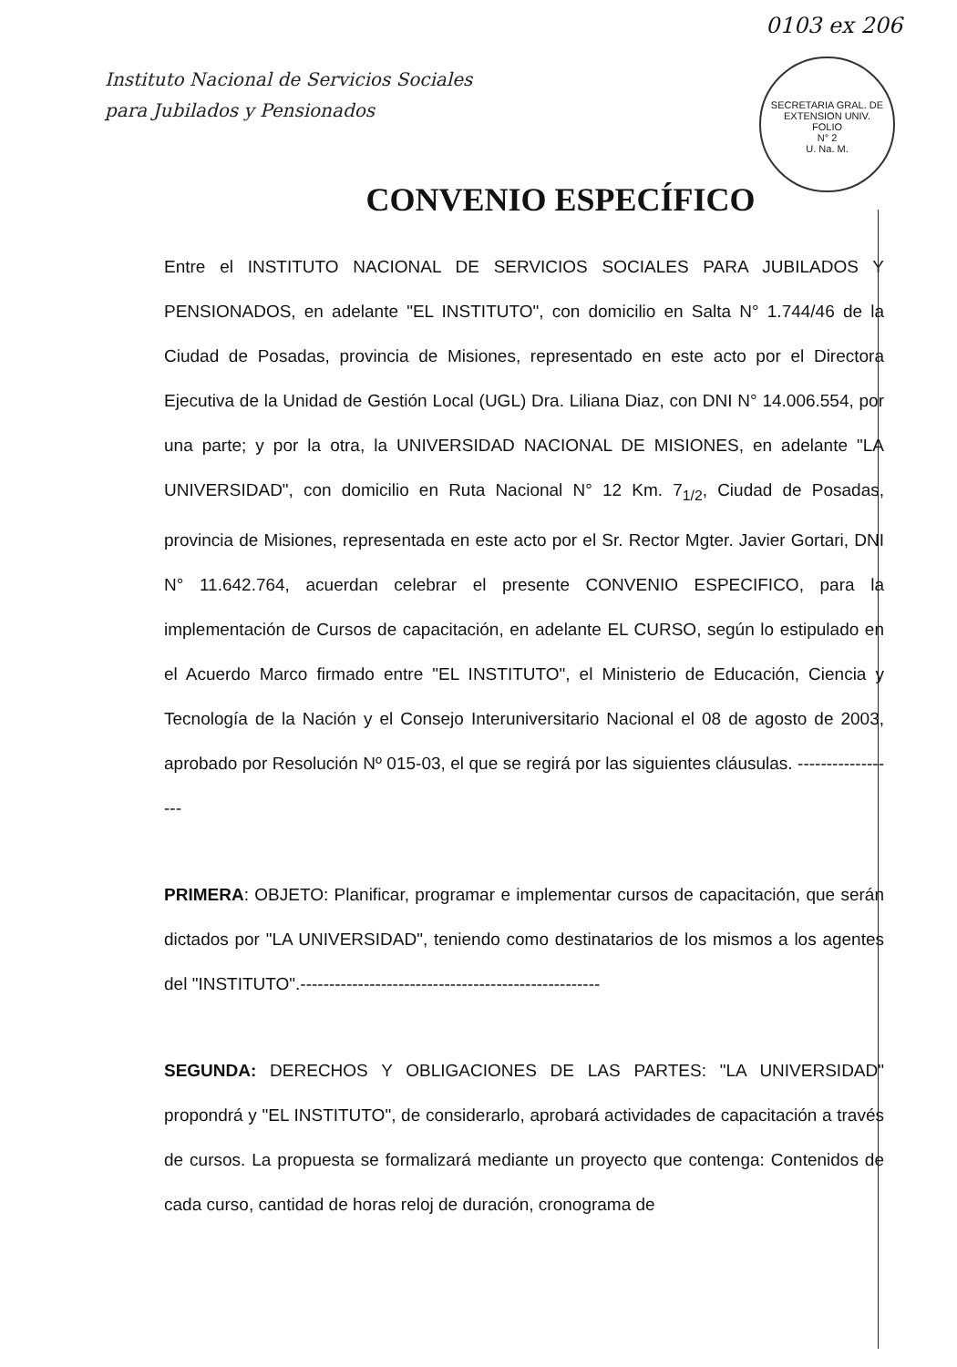0103 ex 206
SECRETARIA GRAL. DE EXTENSION UNIV.
FOLIO
N° 2
U. Na. M.
Instituto Nacional de Servicios Sociales
para Jubilados y Pensionados
CONVENIO ESPECÍFICO
Entre el INSTITUTO NACIONAL DE SERVICIOS SOCIALES PARA JUBILADOS Y PENSIONADOS, en adelante "EL INSTITUTO", con domicilio en Salta N° 1.744/46 de la Ciudad de Posadas, provincia de Misiones, representado en este acto por el Directora Ejecutiva de la Unidad de Gestión Local (UGL) Dra. Liliana Diaz, con DNI N° 14.006.554, por una parte; y por la otra, la UNIVERSIDAD NACIONAL DE MISIONES, en adelante "LA UNIVERSIDAD", con domicilio en Ruta Nacional N° 12 Km. 7<sub>1/2</sub>, Ciudad de Posadas, provincia de Misiones, representada en este acto por el Sr. Rector Mgter. Javier Gortari, DNI N° 11.642.764, acuerdan celebrar el presente CONVENIO ESPECIFICO, para la implementación de Cursos de capacitación, en adelante EL CURSO, según lo estipulado en el Acuerdo Marco firmado entre "EL INSTITUTO", el Ministerio de Educación, Ciencia y Tecnología de la Nación y el Consejo Interuniversitario Nacional el 08 de agosto de 2003, aprobado por Resolución Nº 015-03, el que se regirá por las siguientes cláusulas. ------------------
PRIMERA: OBJETO: Planificar, programar e implementar cursos de capacitación, que serán dictados por "LA UNIVERSIDAD", teniendo como destinatarios de los mismos a los agentes del "INSTITUTO".----------------------------------------------------
SEGUNDA: DERECHOS Y OBLIGACIONES DE LAS PARTES: "LA UNIVERSIDAD" propondrá y "EL INSTITUTO", de considerarlo, aprobará actividades de capacitación a través de cursos. La propuesta se formalizará mediante un proyecto que contenga: Contenidos de cada curso, cantidad de horas reloj de duración, cronograma de